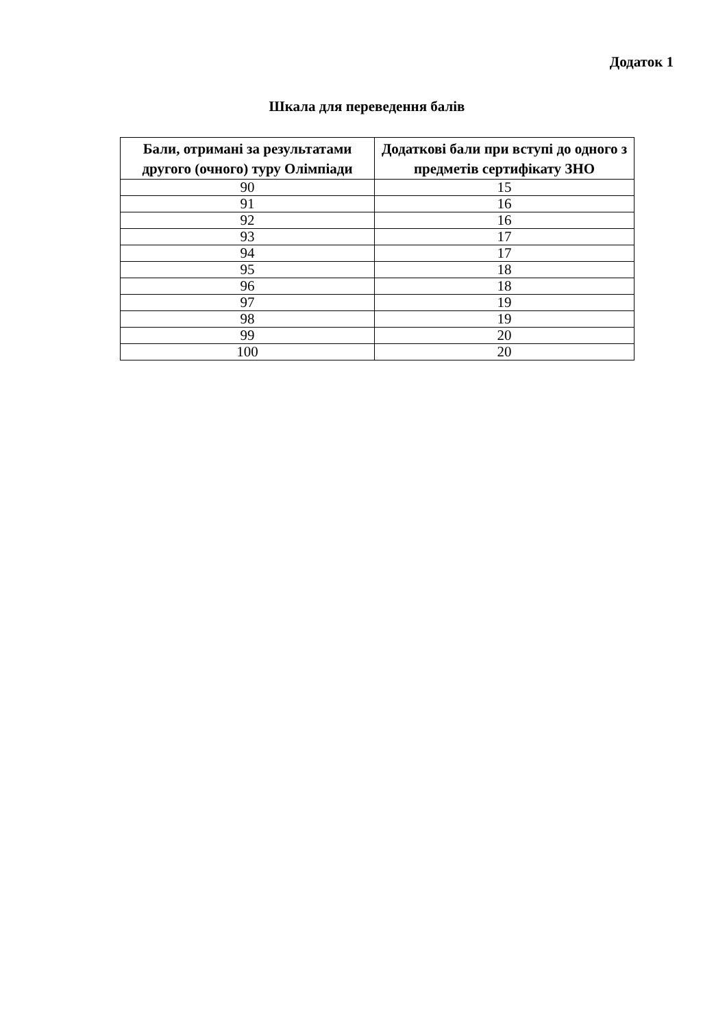Додаток 1
Шкала для переведення балів
| Бали, отримані за результатами другого (очного) туру Олімпіади | Додаткові бали при вступі до одного з предметів сертифікату ЗНО |
| --- | --- |
| 90 | 15 |
| 91 | 16 |
| 92 | 16 |
| 93 | 17 |
| 94 | 17 |
| 95 | 18 |
| 96 | 18 |
| 97 | 19 |
| 98 | 19 |
| 99 | 20 |
| 100 | 20 |